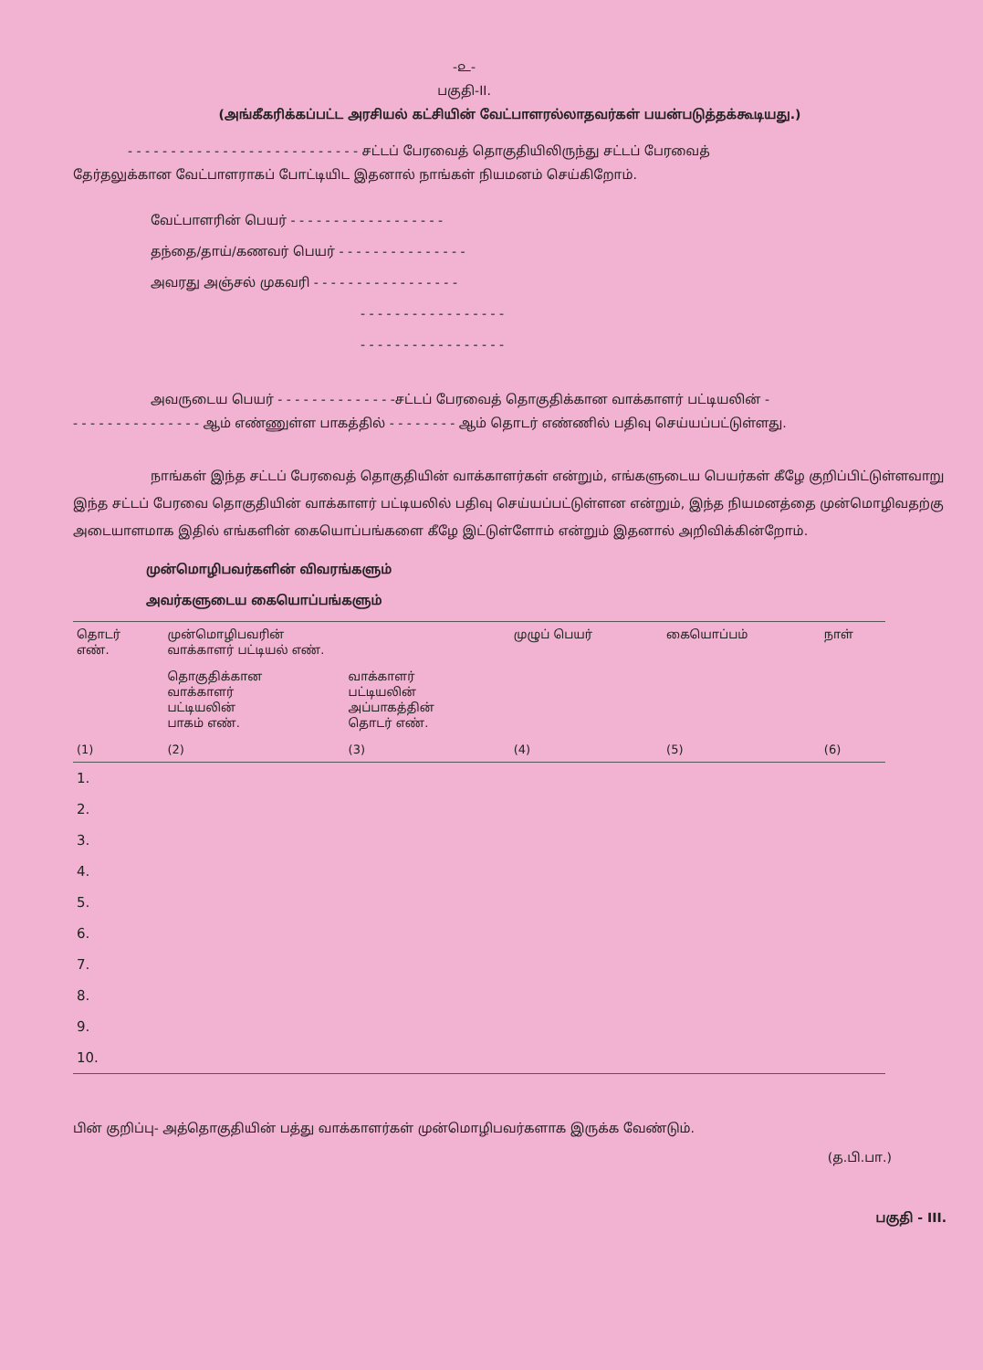-௨-
பகுதி-II.
(அங்கீகரிக்கப்பட்ட அரசியல் கட்சியின் வேட்பாளரல்லாதவர்கள் பயன்படுத்தக்கூடியது.)
- - - - - - - - - - - - - - - - - - - - - - - - - - - சட்டப் பேரவைத் தொகுதியிலிருந்து சட்டப் பேரவைத்
தேர்தலுக்கான வேட்பாளராகப் போட்டியிட இதனால் நாங்கள் நியமனம் செய்கிறோம்.
வேட்பாளரின் பெயர் - - - - - - - - - - - - - - - - - -
தந்தை/தாய்/கணவர் பெயர் - - - - - - - - - - - - - - -
அவரது அஞ்சல் முகவரி - - - - - - - - - - - - - - - - -
- - - - - - - - - - - - - - - - -
- - - - - - - - - - - - - - - - -
அவருடைய பெயர் - - - - - - - - - - - - - -சட்டப் பேரவைத் தொகுதிக்கான வாக்காளர் பட்டியலின் -
- - - - - - - - - - - - - - - ஆம் எண்ணுள்ள பாகத்தில் - - - - - - - - ஆம் தொடர் எண்ணில் பதிவு செய்யப்பட்டுள்ளது.
நாங்கள் இந்த சட்டப் பேரவைத் தொகுதியின் வாக்காளர்கள் என்றும், எங்களுடைய பெயர்கள் கீழே குறிப்பிட்டுள்ளவாறு இந்த சட்டப் பேரவை தொகுதியின் வாக்காளர் பட்டியலில் பதிவு செய்யப்பட்டுள்ளன என்றும், இந்த நியமனத்தை முன்மொழிவதற்கு அடையாளமாக இதில் எங்களின் கையொப்பங்களை கீழே இட்டுள்ளோம் என்றும் இதனால் அறிவிக்கின்றோம்.
முன்மொழிபவர்களின் விவரங்களும்
அவர்களுடைய கையொப்பங்களும்
| தொடர் எண். | முன்மொழிபவரின் வாக்காளர் பட்டியல் எண். | | முழுப் பெயர் | கையொப்பம் | நாள் |
| --- | --- | --- | --- | --- | --- |
| | தொகுதிக்கான வாக்காளர் பட்டியலின் பாகம் எண். | வாக்காளர் பட்டியலின் அப்பாகத்தின் தொடர் எண். | | | |
| (1) | (2) | (3) | (4) | (5) | (6) |
| 1. | | | | | |
| 2. | | | | | |
| 3. | | | | | |
| 4. | | | | | |
| 5. | | | | | |
| 6. | | | | | |
| 7. | | | | | |
| 8. | | | | | |
| 9. | | | | | |
| 10. | | | | | |
பின் குறிப்பு- அத்தொகுதியின் பத்து வாக்காளர்கள் முன்மொழிபவர்களாக இருக்க வேண்டும்.
(த.பி.பா.)
பகுதி - III.